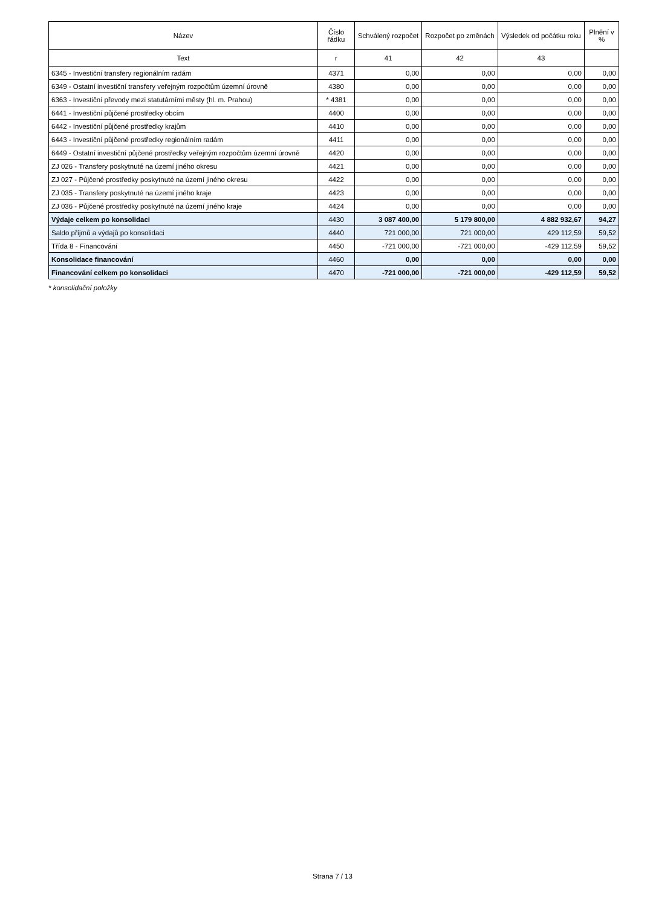| Název | Číslo řádku | Schválený rozpočet | Rozpočet po změnách | Výsledek od počátku roku | Plnění v % |
| --- | --- | --- | --- | --- | --- |
| Text | r | 41 | 42 | 43 | |
| 6345 - Investiční transfery regionálním radám | 4371 | 0,00 | 0,00 | 0,00 | 0,00 |
| 6349 - Ostatní investiční transfery veřejným rozpočtům územní úrovně | 4380 | 0,00 | 0,00 | 0,00 | 0,00 |
| 6363 - Investiční převody mezi statutárními městy (hl. m. Prahou) | * 4381 | 0,00 | 0,00 | 0,00 | 0,00 |
| 6441 - Investiční půjčené prostředky obcím | 4400 | 0,00 | 0,00 | 0,00 | 0,00 |
| 6442 - Investiční půjčené prostředky krajům | 4410 | 0,00 | 0,00 | 0,00 | 0,00 |
| 6443 - Investiční půjčené prostředky regionálním radám | 4411 | 0,00 | 0,00 | 0,00 | 0,00 |
| 6449 - Ostatní investiční půjčené prostředky veřejným rozpočtům územní úrovně | 4420 | 0,00 | 0,00 | 0,00 | 0,00 |
| ZJ 026 - Transfery poskytnuté na území jiného okresu | 4421 | 0,00 | 0,00 | 0,00 | 0,00 |
| ZJ 027 - Půjčené prostředky poskytnuté na území jiného okresu | 4422 | 0,00 | 0,00 | 0,00 | 0,00 |
| ZJ 035 - Transfery poskytnuté na území jiného kraje | 4423 | 0,00 | 0,00 | 0,00 | 0,00 |
| ZJ 036 - Půjčené prostředky poskytnuté na území jiného kraje | 4424 | 0,00 | 0,00 | 0,00 | 0,00 |
| Výdaje celkem po konsolidaci | 4430 | 3 087 400,00 | 5 179 800,00 | 4 882 932,67 | 94,27 |
| Saldo příjmů a výdajů po konsolidaci | 4440 | 721 000,00 | 721 000,00 | 429 112,59 | 59,52 |
| Třída 8 - Financování | 4450 | -721 000,00 | -721 000,00 | -429 112,59 | 59,52 |
| Konsolidace financování | 4460 | 0,00 | 0,00 | 0,00 | 0,00 |
| Financování celkem po konsolidaci | 4470 | -721 000,00 | -721 000,00 | -429 112,59 | 59,52 |
* konsolidační položky
Strana 7 / 13